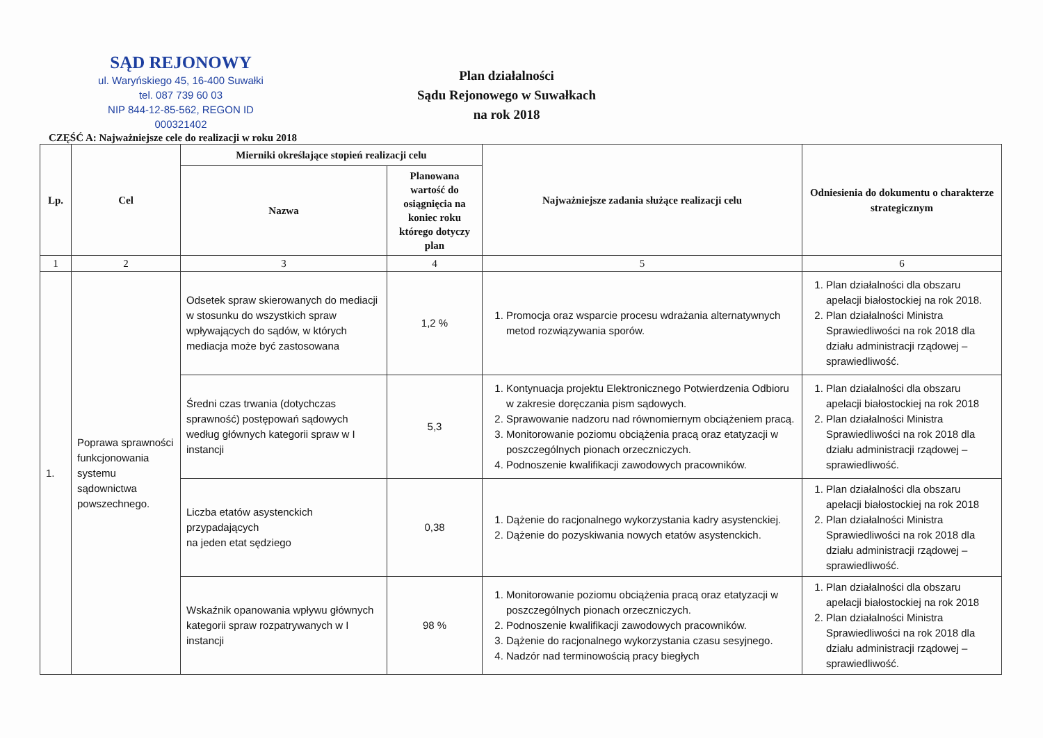SĄD REJONOWY
ul. Waryńskiego 45, 16-400 Suwałki
tel. 087 739 60 03
NIP 844-12-85-562, REGON ID 000321402
Plan działalności
Sądu Rejonowego w Suwałkach
na rok 2018
CZĘŚĆ A: Najważniejsze cele do realizacji w roku 2018
| Lp. | Cel | Mierniki określające stopień realizacji celu | | Najważniejsze zadania służące realizacji celu | Odniesienia do dokumentu o charakterze strategicznym |
| --- | --- | --- | --- | --- | --- |
| | | Nazwa | Planowana wartość do osiągnięcia na koniec roku którego dotyczy plan | | |
| 1 | 2 | 3 | 4 | 5 | 6 |
| 1. | Poprawa sprawności funkcjonowania systemu sądownictwa powszechnego. | Odsetek spraw skierowanych do mediacji w stosunku do wszystkich spraw wpływających do sądów, w których mediacja może być zastosowana | 1,2 % | 1. Promocja oraz wsparcie procesu wdrażania alternatywnych metod rozwiązywania sporów. | 1. Plan działalności dla obszaru apelacji białostockiej na rok 2018. 2. Plan działalności Ministra Sprawiedliwości na rok 2018 dla działu administracji rządowej – sprawiedliwość. |
| | | Średni czas trwania (dotychczas sprawność) postępowań sądowych według głównych kategorii spraw w I instancji | 5,3 | 1. Kontynuacja projektu Elektronicznego Potwierdzenia Odbioru w zakresie doręczania pism sądowych. 2. Sprawowanie nadzoru nad równomiernym obciążeniem pracą. 3. Monitorowanie poziomu obciążenia pracą oraz etatyzacji w poszczególnych pionach orzeczniczych. 4. Podnoszenie kwalifikacji zawodowych pracowników. | 1. Plan działalności dla obszaru apelacji białostockiej na rok 2018 2. Plan działalności Ministra Sprawiedliwości na rok 2018 dla działu administracji rządowej – sprawiedliwość. |
| | | Liczba etatów asystenckich przypadających na jeden etat sędziego | 0,38 | 1. Dążenie do racjonalnego wykorzystania kadry asystenckiej. 2. Dążenie do pozyskiwania nowych etatów asystenckich. | 1. Plan działalności dla obszaru apelacji białostockiej na rok 2018 2. Plan działalności Ministra Sprawiedliwości na rok 2018 dla działu administracji rządowej – sprawiedliwość. |
| | | Wskaźnik opanowania wpływu głównych kategorii spraw rozpatrywanych w I instancji | 98 % | 1. Monitorowanie poziomu obciążenia pracą oraz etatyzacji w poszczególnych pionach orzeczniczych. 2. Podnoszenie kwalifikacji zawodowych pracowników. 3. Dążenie do racjonalnego wykorzystania czasu sesyjnego. 4. Nadzór nad terminowością pracy biegłych | 1. Plan działalności dla obszaru apelacji białostockiej na rok 2018 2. Plan działalności Ministra Sprawiedliwości na rok 2018 dla działu administracji rządowej – sprawiedliwość. |